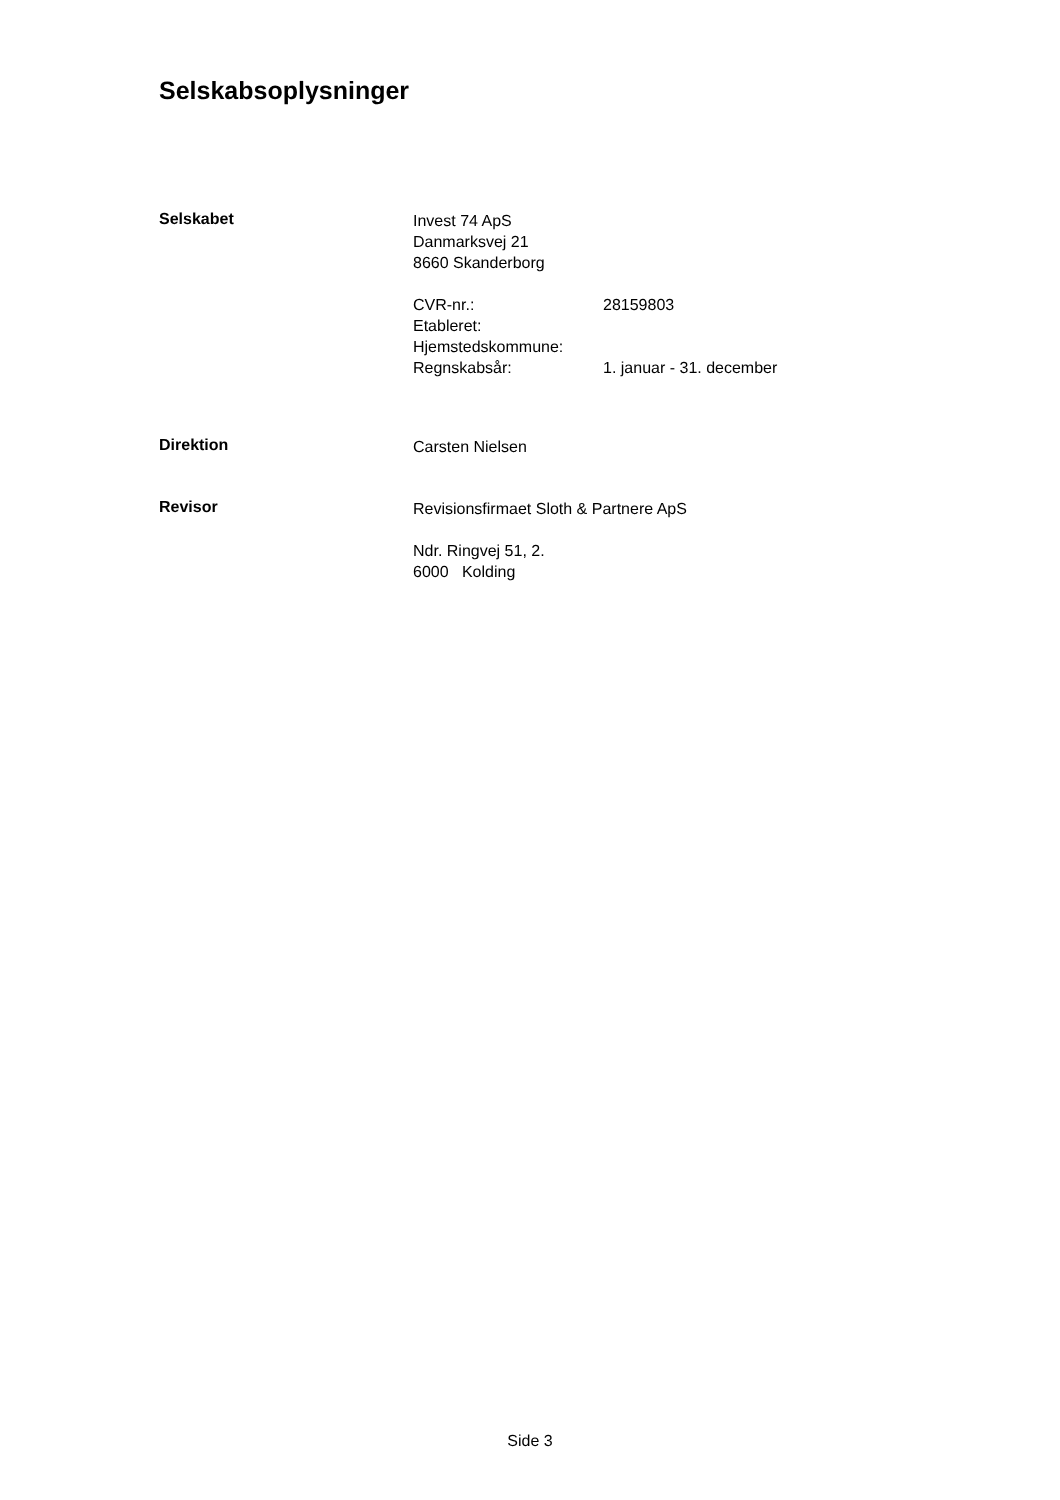Selskabsoplysninger
Selskabet
Invest 74 ApS
Danmarksvej 21
8660 Skanderborg
CVR-nr.: 28159803
Etableret:
Hjemstedskommune:
Regnskabsår: 1. januar - 31. december
Direktion
Carsten Nielsen
Revisor
Revisionsfirmaet Sloth & Partnere ApS
Ndr. Ringvej 51, 2.
6000 Kolding
Side 3